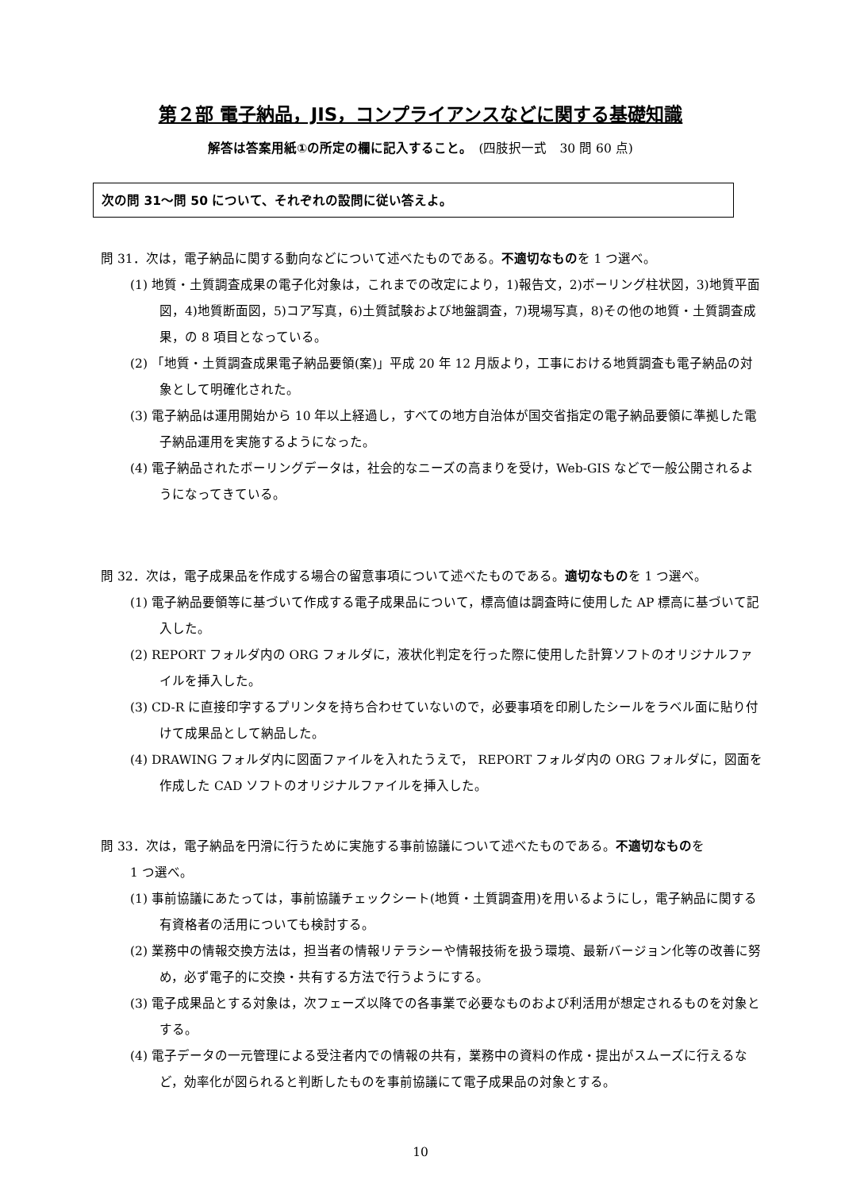第２部 電子納品，JIS，コンプライアンスなどに関する基礎知識
解答は答案用紙①の所定の欄に記入すること。　(四肢択一式　30 問 60 点)
次の問 31～問 50 について、それぞれの設問に従い答えよ。
問 31．次は，電子納品に関する動向などについて述べたものである。不適切なものを 1 つ選べ。
(1) 地質・土質調査成果の電子化対象は，これまでの改定により，1)報告文，2)ボーリング柱状図，3)地質平面図，4)地質断面図，5)コア写真，6)土質試験および地盤調査，7)現場写真，8)その他の地質・土質調査成果，の 8 項目となっている。
(2) 「地質・土質調査成果電子納品要領(案)」平成 20 年 12 月版より，工事における地質調査も電子納品の対象として明確化された。
(3) 電子納品は運用開始から 10 年以上経過し，すべての地方自治体が国交省指定の電子納品要領に準拠した電子納品運用を実施するようになった。
(4) 電子納品されたボーリングデータは，社会的なニーズの高まりを受け，Web-GIS などで一般公開されるようになってきている。
問 32．次は，電子成果品を作成する場合の留意事項について述べたものである。適切なものを 1 つ選べ。
(1) 電子納品要領等に基づいて作成する電子成果品について，標高値は調査時に使用した AP 標高に基づいて記入した。
(2) REPORT フォルダ内の ORG フォルダに，液状化判定を行った際に使用した計算ソフトのオリジナルファイルを挿入した。
(3) CD-R に直接印字するプリンタを持ち合わせていないので，必要事項を印刷したシールをラベル面に貼り付けて成果品として納品した。
(4) DRAWING フォルダ内に図面ファイルを入れたうえで， REPORT フォルダ内の ORG フォルダに，図面を作成した CAD ソフトのオリジナルファイルを挿入した。
問 33．次は，電子納品を円滑に行うために実施する事前協議について述べたものである。不適切なものを
1 つ選べ。
(1) 事前協議にあたっては，事前協議チェックシート(地質・土質調査用)を用いるようにし，電子納品に関する有資格者の活用についても検討する。
(2) 業務中の情報交換方法は，担当者の情報リテラシーや情報技術を扱う環境、最新バージョン化等の改善に努め，必ず電子的に交換・共有する方法で行うようにする。
(3) 電子成果品とする対象は，次フェーズ以降での各事業で必要なものおよび利活用が想定されるものを対象とする。
(4) 電子データの一元管理による受注者内での情報の共有，業務中の資料の作成・提出がスムーズに行えるなど，効率化が図られると判断したものを事前協議にて電子成果品の対象とする。
10